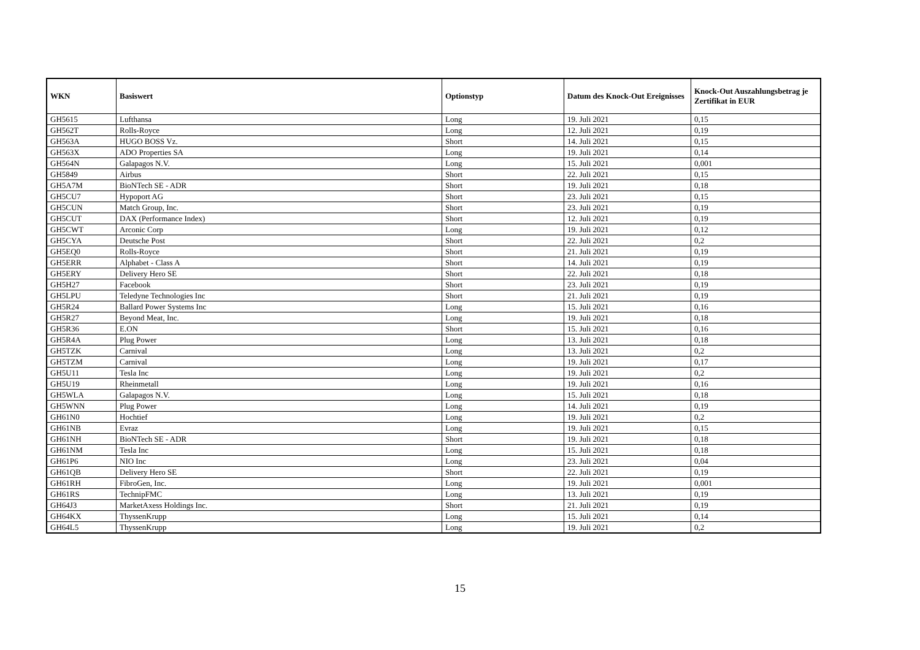| WKN | Basiswert | Optionstyp | Datum des Knock-Out Ereignisses | Knock-Out Auszahlungsbetrag je Zertifikat in EUR |
| --- | --- | --- | --- | --- |
| GH5615 | Lufthansa | Long | 19. Juli 2021 | 0,15 |
| GH562T | Rolls-Royce | Long | 12. Juli 2021 | 0,19 |
| GH563A | HUGO BOSS Vz. | Short | 14. Juli 2021 | 0,15 |
| GH563X | ADO Properties SA | Long | 19. Juli 2021 | 0,14 |
| GH564N | Galapagos N.V. | Long | 15. Juli 2021 | 0,001 |
| GH5849 | Airbus | Short | 22. Juli 2021 | 0,15 |
| GH5A7M | BioNTech SE - ADR | Short | 19. Juli 2021 | 0,18 |
| GH5CU7 | Hypoport AG | Short | 23. Juli 2021 | 0,15 |
| GH5CUN | Match Group, Inc. | Short | 23. Juli 2021 | 0,19 |
| GH5CUT | DAX (Performance Index) | Short | 12. Juli 2021 | 0,19 |
| GH5CWT | Arconic Corp | Long | 19. Juli 2021 | 0,12 |
| GH5CYA | Deutsche Post | Short | 22. Juli 2021 | 0,2 |
| GH5EQ0 | Rolls-Royce | Short | 21. Juli 2021 | 0,19 |
| GH5ERR | Alphabet - Class A | Short | 14. Juli 2021 | 0,19 |
| GH5ERY | Delivery Hero SE | Short | 22. Juli 2021 | 0,18 |
| GH5H27 | Facebook | Short | 23. Juli 2021 | 0,19 |
| GH5LPU | Teledyne Technologies Inc | Short | 21. Juli 2021 | 0,19 |
| GH5R24 | Ballard Power Systems Inc | Long | 15. Juli 2021 | 0,16 |
| GH5R27 | Beyond Meat, Inc. | Long | 19. Juli 2021 | 0,18 |
| GH5R36 | E.ON | Short | 15. Juli 2021 | 0,16 |
| GH5R4A | Plug Power | Long | 13. Juli 2021 | 0,18 |
| GH5TZK | Carnival | Long | 13. Juli 2021 | 0,2 |
| GH5TZM | Carnival | Long | 19. Juli 2021 | 0,17 |
| GH5U11 | Tesla Inc | Long | 19. Juli 2021 | 0,2 |
| GH5U19 | Rheinmetall | Long | 19. Juli 2021 | 0,16 |
| GH5WLA | Galapagos N.V. | Long | 15. Juli 2021 | 0,18 |
| GH5WNN | Plug Power | Long | 14. Juli 2021 | 0,19 |
| GH61N0 | Hochtief | Long | 19. Juli 2021 | 0,2 |
| GH61NB | Evraz | Long | 19. Juli 2021 | 0,15 |
| GH61NH | BioNTech SE - ADR | Short | 19. Juli 2021 | 0,18 |
| GH61NM | Tesla Inc | Long | 15. Juli 2021 | 0,18 |
| GH61P6 | NIO Inc | Long | 23. Juli 2021 | 0,04 |
| GH61QB | Delivery Hero SE | Short | 22. Juli 2021 | 0,19 |
| GH61RH | FibroGen, Inc. | Long | 19. Juli 2021 | 0,001 |
| GH61RS | TechnipFMC | Long | 13. Juli 2021 | 0,19 |
| GH64J3 | MarketAxess Holdings Inc. | Short | 21. Juli 2021 | 0,19 |
| GH64KX | ThyssenKrupp | Long | 15. Juli 2021 | 0,14 |
| GH64L5 | ThyssenKrupp | Long | 19. Juli 2021 | 0,2 |
15